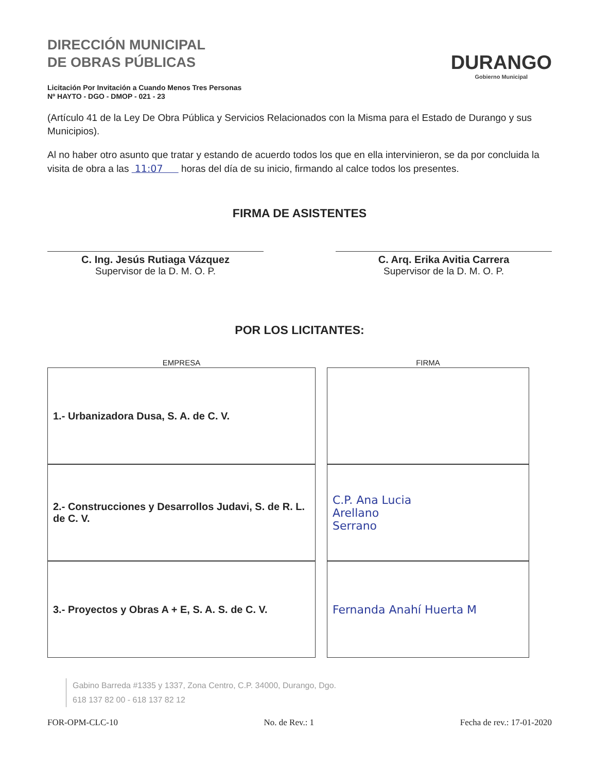DIRECCIÓN MUNICIPAL
DE OBRAS PÚBLICAS
Licitación Por Invitación a Cuando Menos Tres Personas
Nº HAYTO - DGO - DMOP - 021 - 23
DURANGO
Gobierno Municipal
(Artículo 41 de la Ley De Obra Pública y Servicios Relacionados con la Misma para el Estado de Durango y sus Municipios).
Al no haber otro asunto que tratar y estando de acuerdo todos los que en ella intervinieron, se da por concluida la visita de obra a las 11:07 horas del día de su inicio, firmando al calce todos los presentes.
FIRMA DE ASISTENTES
C. Ing. Jesús Rutiaga Vázquez
Supervisor de la D. M. O. P.
C. Arq. Erika Avitia Carrera
Supervisor de la D. M. O. P.
POR LOS LICITANTES:
| EMPRESA | FIRMA |
| --- | --- |
| 1.- Urbanizadora Dusa, S. A. de C. V. | |
| 2.- Construcciones y Desarrollos Judavi, S. de R. L. de C. V. | C.P. Ana Lucia Arellano Serrano |
| 3.- Proyectos y Obras A + E, S. A. S. de C. V. | Fernanda Anahí Huerta M |
Gabino Barreda #1335 y 1337, Zona Centro, C.P. 34000, Durango, Dgo.
618 137 82 00 - 618 137 82 12
FOR-OPM-CLC-10 No. de Rev.: 1 Fecha de rev.: 17-01-2020